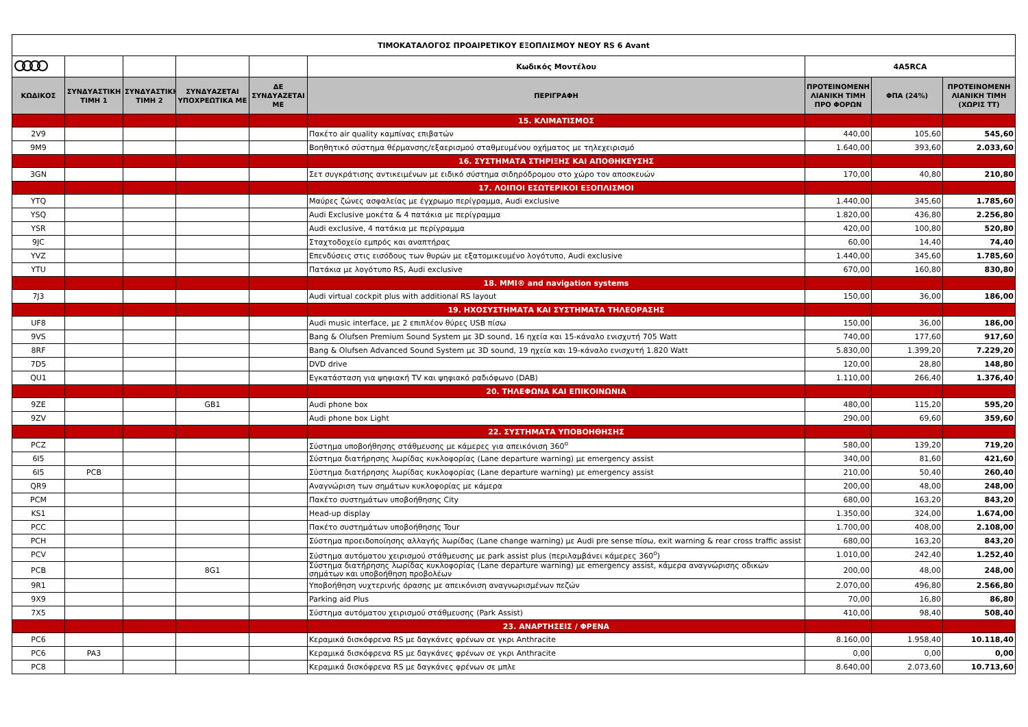| ΤΙΜΟΚΑΤΑΛΟΓΟΣ ΠΡΟΑΙΡΕΤΙΚΟΥ ΕΞΟΠΛΙΣΜΟΥ ΝΕΟΥ RS 6 Avant | | | | | | | | |
| | | | | | Κωδικός Μοντέλου | 4A5RCA | | |
| ΚΩΔΙΚΟΣ | ΣΥΝΔΥΑΣΤΙΚΗ ΤΙΜΗ 1 | ΣΥΝΔΥΑΣΤΙΚΗ ΤΙΜΗ 2 | ΣΥΝΔΥΑΖΕΤΑΙ ΥΠΟΧΡΕΩΤΙΚΑ ΜΕ | ΔΕ ΣΥΝΔΥΑΖΕΤΑΙ ΜΕ | ΠΕΡΙΓΡΑΦΗ | ΠΡΟΤΕΙΝΟΜΕΝΗ ΛΙΑΝΙΚΗ ΤΙΜΗ ΠΡΟ ΦΟΡΩΝ | ΦΠΑ (24%) | ΠΡΟΤΕΙΝΟΜΕΝΗ ΛΙΑΝΙΚΗ ΤΙΜΗ (ΧΩΡΙΣ ΤΤ) |
| | | | | | 15. ΚΛΙΜΑΤΙΣΜΟΣ | | | |
| 2V9 | | | | | Πακέτο air quality καμπίνας επιβατών | 440,00 | 105,60 | 545,60 |
| 9M9 | | | | | Βοηθητικό σύστημα θέρμανσης/εξαερισμού σταθμευμένου οχήματος με τηλεχειρισμό | 1.640,00 | 393,60 | 2.033,60 |
| | | | | | 16. ΣΥΣΤΗΜΑΤΑ ΣΤΗΡΙΞΗΣ ΚΑΙ ΑΠΟΘΗΚΕΥΣΗΣ | | | |
| 3GN | | | | | Σετ συγκράτισης αντικειμένων με ειδικό σύστημα σιδηρόδρομου στο χώρο τον αποσκευών | 170,00 | 40,80 | 210,80 |
| | | | | | 17. ΛΟΙΠΟΙ ΕΣΩΤΕΡΙΚΟΙ ΕΞΟΠΛΙΣΜΟΙ | | | |
| YTQ | | | | | Μαύρες ζώνες ασφαλείας με έγχρωμο περίγραμμα, Audi exclusive | 1.440,00 | 345,60 | 1.785,60 |
| YSQ | | | | | Audi Exclusive μοκέτα & 4 πατάκια με περίγραμμα | 1.820,00 | 436,80 | 2.256,80 |
| YSR | | | | | Audi exclusive, 4 πατάκια με περίγραμμα | 420,00 | 100,80 | 520,80 |
| 9JC | | | | | Σταχτοδοχείο εμπρός και αναπτήρας | 60,00 | 14,40 | 74,40 |
| YVZ | | | | | Επενδύσεις στις εισόδους των θυρών με εξατομικευμένο λογότυπο, Audi exclusive | 1.440,00 | 345,60 | 1.785,60 |
| YTU | | | | | Πατάκια με λογότυπο RS, Audi exclusive | 670,00 | 160,80 | 830,80 |
| | | | | | 18. MMI® and navigation systems | | | |
| 7J3 | | | | | Audi virtual cockpit plus with additional RS layout | 150,00 | 36,00 | 186,00 |
| | | | | | 19. ΗΧΟΣΥΣΤΗΜΑΤΑ ΚΑΙ ΣΥΣΤΗΜΑΤΑ ΤΗΛΕΟΡΑΣΗΣ | | | |
| UF8 | | | | | Audi music interface, με 2 επιπλέον θύρες USB πίσω | 150,00 | 36,00 | 186,00 |
| 9VS | | | | | Bang & Olufsen Premium Sound System με 3D sound, 16 ηχεία και 15-κάναλο ενισχυτή 705 Watt | 740,00 | 177,60 | 917,60 |
| 8RF | | | | | Bang & Olufsen Advanced Sound System με 3D sound, 19 ηχεία και 19-κάναλο ενισχυτή 1.820 Watt | 5.830,00 | 1.399,20 | 7.229,20 |
| 7D5 | | | | | DVD drive | 120,00 | 28,80 | 148,80 |
| QU1 | | | | | Εγκατάσταση για ψηφιακή TV και ψηφιακό ραδιόφωνο (DAB) | 1.110,00 | 266,40 | 1.376,40 |
| | | | | | 20. ΤΗΛΕΦΩΝΑ ΚΑΙ ΕΠΙΚΟΙΝΩΝΙΑ | | | |
| 9ZE | | | GB1 | | Audi phone box | 480,00 | 115,20 | 595,20 |
| 9ZV | | | | | Audi phone box Light | 290,00 | 69,60 | 359,60 |
| | | | | | 22. ΣΥΣΤΗΜΑΤΑ ΥΠΟΒΟΗΘΗΣΗΣ | | | |
| PCZ | | | | | Σύστημα υποβοήθησης στάθμευσης με κάμερες για απεικόνιση 360<sup>ο</sup> | 580,00 | 139,20 | 719,20 |
| 6I5 | | | | | Σύστημα διατήρησης λωρίδας κυκλοφορίας (Lane departure warning) με emergency assist | 340,00 | 81,60 | 421,60 |
| 6I5 | PCB | | | | Σύστημα διατήρησης λωρίδας κυκλοφορίας (Lane departure warning) με emergency assist | 210,00 | 50,40 | 260,40 |
| QR9 | | | | | Αναγνώριση των σημάτων κυκλοφορίας με κάμερα | 200,00 | 48,00 | 248,00 |
| PCM | | | | | Πακέτο συστημάτων υποβοήθησης City | 680,00 | 163,20 | 843,20 |
| KS1 | | | | | Head-up display | 1.350,00 | 324,00 | 1.674,00 |
| PCC | | | | | Πακέτο συστημάτων υποβοήθησης Tour | 1.700,00 | 408,00 | 2.108,00 |
| PCH | | | | | Σύστημα προειδοποίησης αλλαγής λωρίδας (Lane change warning) με Audi pre sense πίσω, exit warning & rear cross traffic assist | 680,00 | 163,20 | 843,20 |
| PCV | | | | | Σύστημα αυτόματου χειρισμού στάθμευσης με park assist plus (περιλαμβάνει κάμερες 360<sup>ο</sup>) | 1.010,00 | 242,40 | 1.252,40 |
| PCB | | | 8G1 | | Σύστημα διατήρησης λωρίδας κυκλοφορίας (Lane departure warning) με emergency assist, κάμερα αναγνώρισης οδικών σημάτων και υποβοήθηση προβολέων | 200,00 | 48,00 | 248,00 |
| 9R1 | | | | | Υποβοήθηση νυχτερινής όρασης με απεικόνιση αναγνωρισμένων πεζών | 2.070,00 | 496,80 | 2.566,80 |
| 9X9 | | | | | Parking aid Plus | 70,00 | 16,80 | 86,80 |
| 7X5 | | | | | Σύστημα αυτόματου χειρισμού στάθμευσης (Park Assist) | 410,00 | 98,40 | 508,40 |
| | | | | | 23. ΑΝΑΡΤΗΣΕΙΣ / ΦΡΕΝΑ | | | |
| PC6 | | | | | Κεραμικά δισκόφρενα RS με δαγκάνες φρένων σε γκρι Anthracite | 8.160,00 | 1.958,40 | 10.118,40 |
| PC6 | PA3 | | | | Κεραμικά δισκόφρενα RS με δαγκάνες φρένων σε γκρι Anthracite | 0,00 | 0,00 | 0,00 |
| PC8 | | | | | Κεραμικά δισκόφρενα RS με δαγκάνες φρένων σε μπλε | 8.640,00 | 2.073,60 | 10.713,60 |